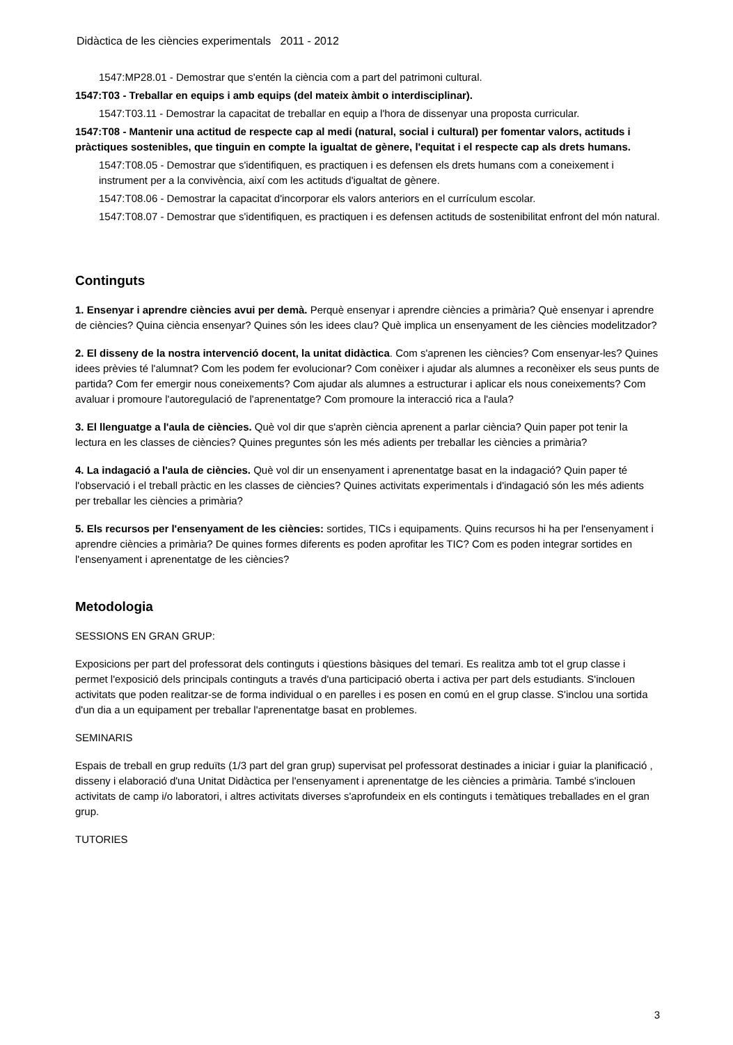Didàctica de les ciències experimentals 2011 - 2012
1547:MP28.01 - Demostrar que s'entén la ciència com a part del patrimoni cultural.
1547:T03 - Treballar en equips i amb equips (del mateix àmbit o interdisciplinar).
1547:T03.11 - Demostrar la capacitat de treballar en equip a l'hora de dissenyar una proposta curricular.
1547:T08 - Mantenir una actitud de respecte cap al medi (natural, social i cultural) per fomentar valors, actituds i pràctiques sostenibles, que tinguin en compte la igualtat de gènere, l'equitat i el respecte cap als drets humans.
1547:T08.05 - Demostrar que s'identifiquen, es practiquen i es defensen els drets humans com a coneixement i instrument per a la convivència, així com les actituds d'igualtat de gènere.
1547:T08.06 - Demostrar la capacitat d'incorporar els valors anteriors en el currículum escolar.
1547:T08.07 - Demostrar que s'identifiquen, es practiquen i es defensen actituds de sostenibilitat enfront del món natural.
Continguts
1. Ensenyar i aprendre ciències avui per demà. Perquè ensenyar i aprendre ciències a primària? Què ensenyar i aprendre de ciències? Quina ciència ensenyar? Quines són les idees clau? Què implica un ensenyament de les ciències modelitzador?
2. El disseny de la nostra intervenció docent, la unitat didàctica. Com s'aprenen les ciències? Com ensenyar-les? Quines idees prèvies té l'alumnat? Com les podem fer evolucionar? Com conèixer i ajudar als alumnes a reconèixer els seus punts de partida? Com fer emergir nous coneixements? Com ajudar als alumnes a estructurar i aplicar els nous coneixements? Com avaluar i promoure l'autoregulació de l'aprenentatge? Com promoure la interacció rica a l'aula?
3. El llenguatge a l'aula de ciències. Què vol dir que s'aprèn ciència aprenent a parlar ciència? Quin paper pot tenir la lectura en les classes de ciències? Quines preguntes són les més adients per treballar les ciències a primària?
4. La indagació a l'aula de ciències. Què vol dir un ensenyament i aprenentatge basat en la indagació? Quin paper té l'observació i el treball pràctic en les classes de ciències? Quines activitats experimentals i d'indagació són les més adients per treballar les ciències a primària?
5. Els recursos per l'ensenyament de les ciències: sortides, TICs i equipaments. Quins recursos hi ha per l'ensenyament i aprendre ciències a primària? De quines formes diferents es poden aprofitar les TIC? Com es poden integrar sortides en l'ensenyament i aprenentatge de les ciències?
Metodologia
SESSIONS EN GRAN GRUP:
Exposicions per part del professorat dels continguts i qüestions bàsiques del temari. Es realitza amb tot el grup classe i permet l'exposició dels principals continguts a través d'una participació oberta i activa per part dels estudiants. S'inclouen activitats que poden realitzar-se de forma individual o en parelles i es posen en comú en el grup classe. S'inclou una sortida d'un dia a un equipament per treballar l'aprenentatge basat en problemes.
SEMINARIS
Espais de treball en grup reduïts (1/3 part del gran grup) supervisat pel professorat destinades a iniciar i guiar la planificació , disseny i elaboració d'una Unitat Didàctica per l'ensenyament i aprenentatge de les ciències a primària. També s'inclouen activitats de camp i/o laboratori, i altres activitats diverses s'aprofundeix en els continguts i temàtiques treballades en el gran grup.
TUTORIES
3